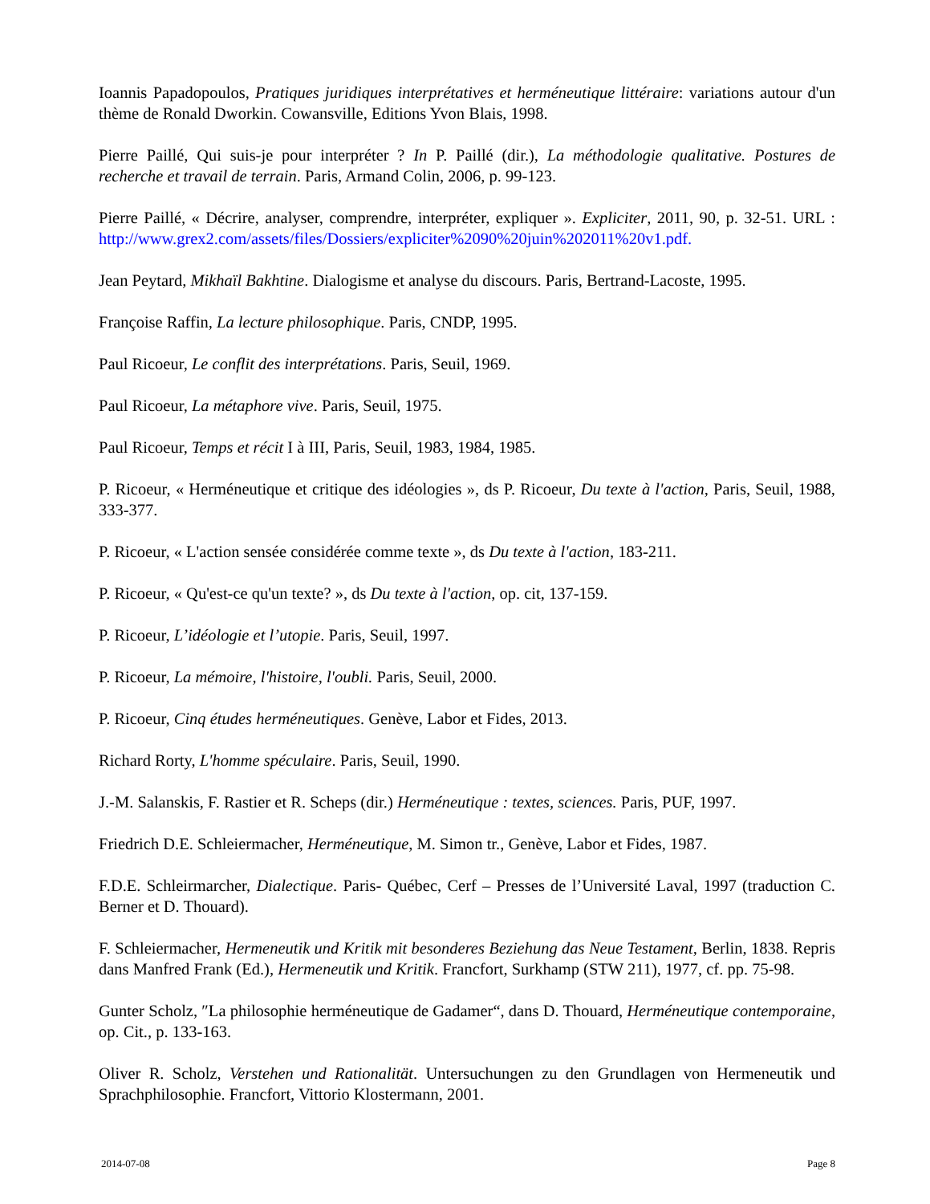Ioannis Papadopoulos, Pratiques juridiques interprétatives et herméneutique littéraire: variations autour d'un thème de Ronald Dworkin. Cowansville, Editions Yvon Blais, 1998.
Pierre Paillé, Qui suis-je pour interpréter ? In P. Paillé (dir.), La méthodologie qualitative. Postures de recherche et travail de terrain. Paris, Armand Colin, 2006, p. 99-123.
Pierre Paillé, « Décrire, analyser, comprendre, interpréter, expliquer ». Expliciter, 2011, 90, p. 32-51. URL : http://www.grex2.com/assets/files/Dossiers/expliciter%2090%20juin%202011%20v1.pdf.
Jean Peytard, Mikhaïl Bakhtine. Dialogisme et analyse du discours. Paris, Bertrand-Lacoste, 1995.
Françoise Raffin, La lecture philosophique. Paris, CNDP, 1995.
Paul Ricoeur, Le conflit des interprétations. Paris, Seuil, 1969.
Paul Ricoeur, La métaphore vive. Paris, Seuil, 1975.
Paul Ricoeur, Temps et récit I à III, Paris, Seuil, 1983, 1984, 1985.
P. Ricoeur, « Herméneutique et critique des idéologies », ds P. Ricoeur, Du texte à l'action, Paris, Seuil, 1988, 333-377.
P. Ricoeur, « L'action sensée considérée comme texte », ds Du texte à l'action, 183-211.
P. Ricoeur, « Qu'est-ce qu'un texte? », ds Du texte à l'action, op. cit, 137-159.
P. Ricoeur, L’idéologie et l’utopie. Paris, Seuil, 1997.
P. Ricoeur, La mémoire, l'histoire, l'oubli. Paris, Seuil, 2000.
P. Ricoeur, Cinq études herméneutiques. Genève, Labor et Fides, 2013.
Richard Rorty, L'homme spéculaire. Paris, Seuil, 1990.
J.-M. Salanskis, F. Rastier et R. Scheps (dir.) Herméneutique : textes, sciences. Paris, PUF, 1997.
Friedrich D.E. Schleiermacher, Herméneutique, M. Simon tr., Genève, Labor et Fides, 1987.
F.D.E. Schleirmarcher, Dialectique. Paris- Québec, Cerf – Presses de l’Université Laval, 1997 (traduction C. Berner et D. Thouard).
F. Schleiermacher, Hermeneutik und Kritik mit besonderes Beziehung das Neue Testament, Berlin, 1838. Repris dans Manfred Frank (Ed.), Hermeneutik und Kritik. Francfort, Surkhamp (STW 211), 1977, cf. pp. 75-98.
Gunter Scholz, ″La philosophie herméneutique de Gadamer“, dans D. Thouard, Herméneutique contemporaine, op. Cit., p. 133-163.
Oliver R. Scholz, Verstehen und Rationalität. Untersuchungen zu den Grundlagen von Hermeneutik und Sprachphilosophie. Francfort, Vittorio Klostermann, 2001.
2014-07-08 Page 8